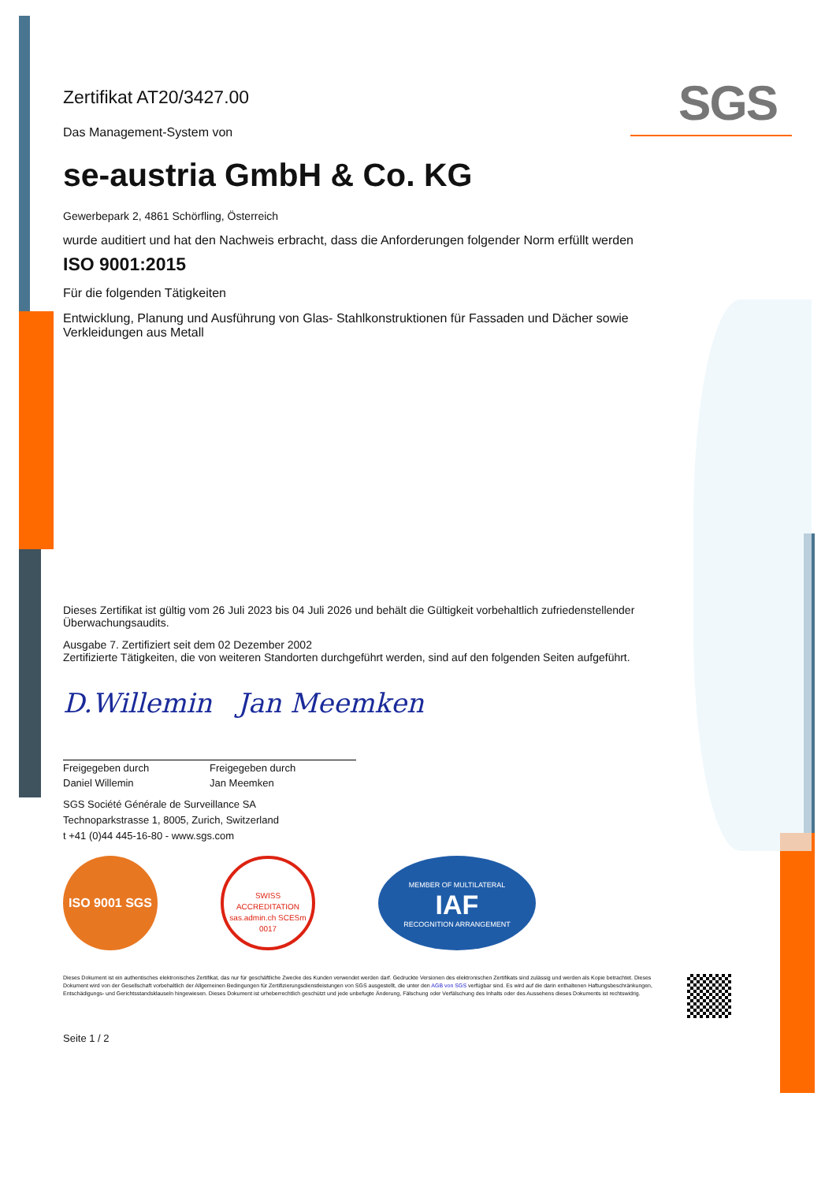SGS
Zertifikat AT20/3427.00
Das Management-System von
se-austria GmbH & Co. KG
Gewerbepark 2, 4861 Schörfling, Österreich
wurde auditiert und hat den Nachweis erbracht, dass die Anforderungen folgender Norm erfüllt werden
ISO 9001:2015
Für die folgenden Tätigkeiten
Entwicklung, Planung und Ausführung von Glas- Stahlkonstruktionen für Fassaden und Dächer sowie Verkleidungen aus Metall
Dieses Zertifikat ist gültig vom 26 Juli 2023 bis 04 Juli 2026 und behält die Gültigkeit vorbehaltlich zufriedenstellender Überwachungsaudits.
Ausgabe 7. Zertifiziert seit dem 02 Dezember 2002
Zertifizierte Tätigkeiten, die von weiteren Standorten durchgeführt werden, sind auf den folgenden Seiten aufgeführt.
D.Willemin Jan Meemken
Freigegeben durch
Daniel Willemin
Freigegeben durch
Jan Meemken
SGS Société Générale de Surveillance SA
Technoparkstrasse 1, 8005, Zurich, Switzerland
t +41 (0)44 445-16-80 - www.sgs.com
ISO 9001 SGS
SWISS ACCREDITATION
sas.admin.ch SCESm 0017
MEMBER OF MULTILATERAL
IAF
RECOGNITION ARRANGEMENT
Dieses Dokument ist ein authentisches elektronisches Zertifikat, das nur für geschäftliche Zwecke des Kunden verwendet werden darf. Gedruckte Versionen des elektronischen Zertifikats sind zulässig und werden als Kopie betrachtet. Dieses Dokument wird von der Gesellschaft vorbehaltlich der Allgemeinen Bedingungen für Zertifizierungsdienstleistungen von SGS ausgestellt, die unter den AGB von SGS verfügbar sind. Es wird auf die darin enthaltenen Haftungsbeschränkungen, Entschädigungs- und Gerichtsstandsklauseln hingewiesen. Dieses Dokument ist urheberrechtlich geschützt und jede unbefugte Änderung, Fälschung oder Verfälschung des Inhalts oder des Aussehens dieses Dokuments ist rechtswidrig.
Seite 1 / 2